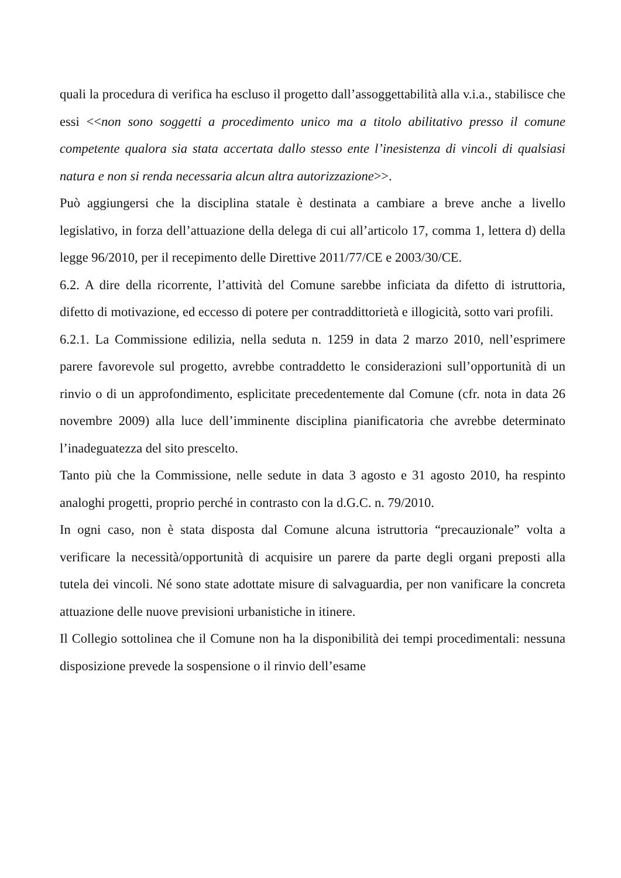quali la procedura di verifica ha escluso il progetto dall’assoggettabilità alla v.i.a., stabilisce che essi <<non sono soggetti a procedimento unico ma a titolo abilitativo presso il comune competente qualora sia stata accertata dallo stesso ente l’inesistenza di vincoli di qualsiasi natura e non si renda necessaria alcun altra autorizzazione>>.
Può aggiungersi che la disciplina statale è destinata a cambiare a breve anche a livello legislativo, in forza dell’attuazione della delega di cui all’articolo 17, comma 1, lettera d) della legge 96/2010, per il recepimento delle Direttive 2011/77/CE e 2003/30/CE.
6.2. A dire della ricorrente, l’attività del Comune sarebbe inficiata da difetto di istruttoria, difetto di motivazione, ed eccesso di potere per contraddittorietà e illogicità, sotto vari profili.
6.2.1. La Commissione edilizia, nella seduta n. 1259 in data 2 marzo 2010, nell’esprimere parere favorevole sul progetto, avrebbe contraddetto le considerazioni sull’opportunità di un rinvio o di un approfondimento, esplicitate precedentemente dal Comune (cfr. nota in data 26 novembre 2009) alla luce dell’imminente disciplina pianificatoria che avrebbe determinato l’inadeguatezza del sito prescelto.
Tanto più che la Commissione, nelle sedute in data 3 agosto e 31 agosto 2010, ha respinto analoghi progetti, proprio perché in contrasto con la d.G.C. n. 79/2010.
In ogni caso, non è stata disposta dal Comune alcuna istruttoria “precauzionale” volta a verificare la necessità/opportunità di acquisire un parere da parte degli organi preposti alla tutela dei vincoli. Né sono state adottate misure di salvaguardia, per non vanificare la concreta attuazione delle nuove previsioni urbanistiche in itinere.
Il Collegio sottolinea che il Comune non ha la disponibilità dei tempi procedimentali: nessuna disposizione prevede la sospensione o il rinvio dell’esame